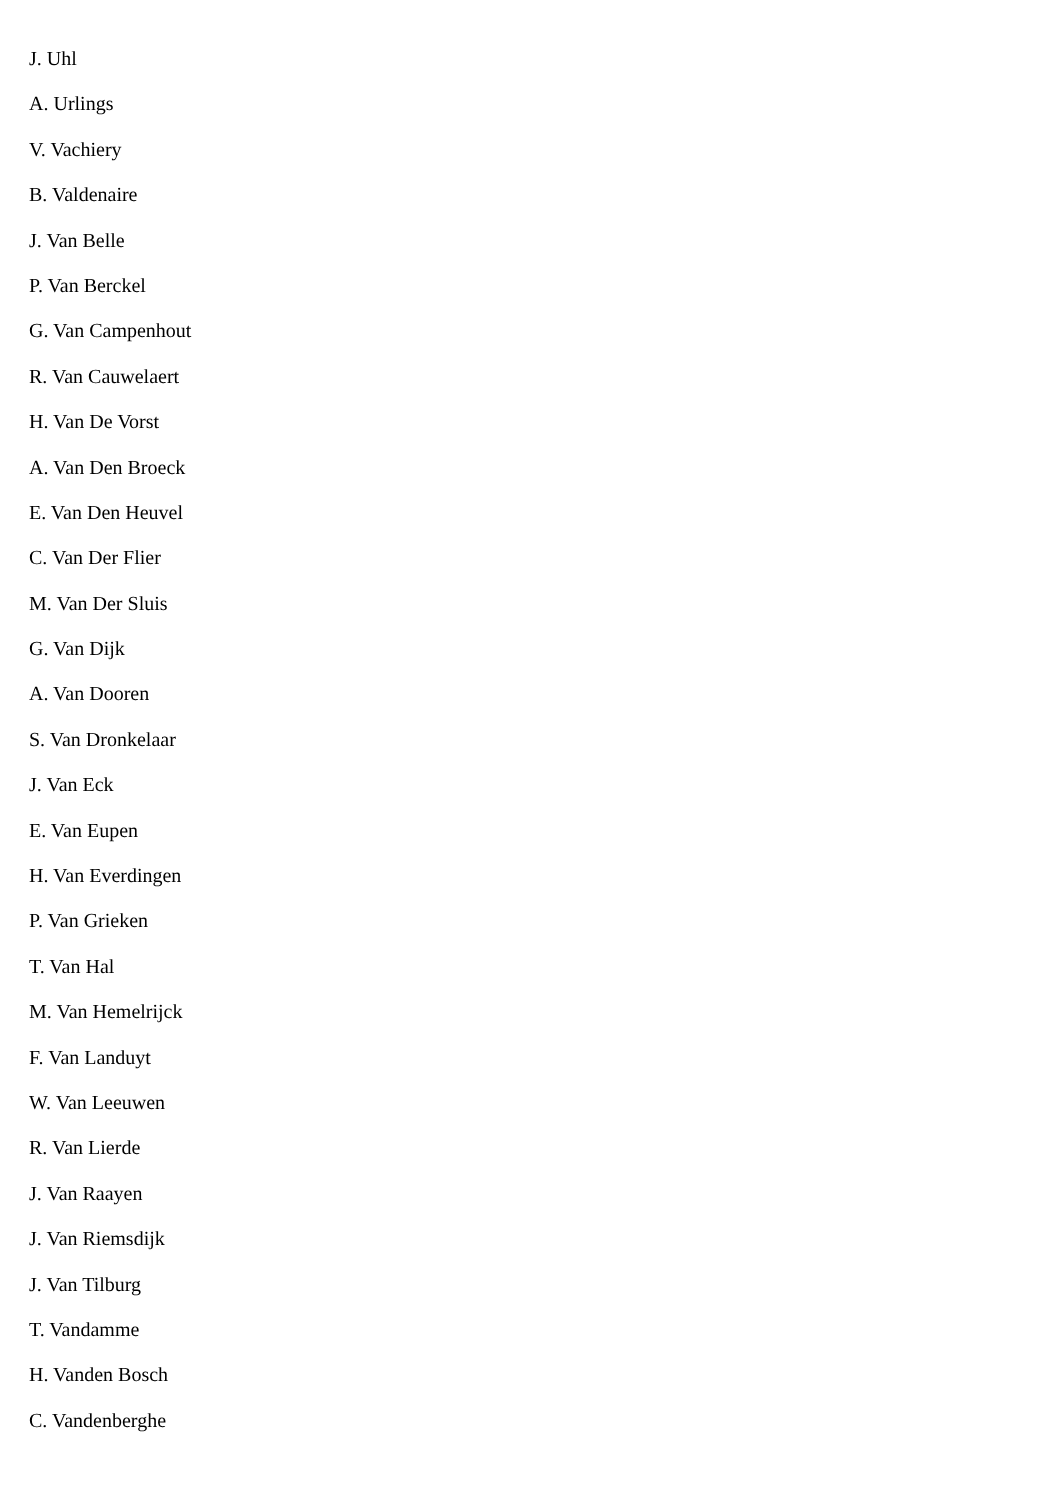J. Uhl
A. Urlings
V. Vachiery
B. Valdenaire
J. Van Belle
P. Van Berckel
G. Van Campenhout
R. Van Cauwelaert
H. Van De Vorst
A. Van Den Broeck
E. Van Den Heuvel
C. Van Der Flier
M. Van Der Sluis
G. Van Dijk
A. Van Dooren
S. Van Dronkelaar
J. Van Eck
E. Van Eupen
H. Van Everdingen
P. Van Grieken
T. Van Hal
M. Van Hemelrijck
F. Van Landuyt
W. Van Leeuwen
R. Van Lierde
J. Van Raayen
J. Van Riemsdijk
J. Van Tilburg
T. Vandamme
H. Vanden Bosch
C. Vandenberghe